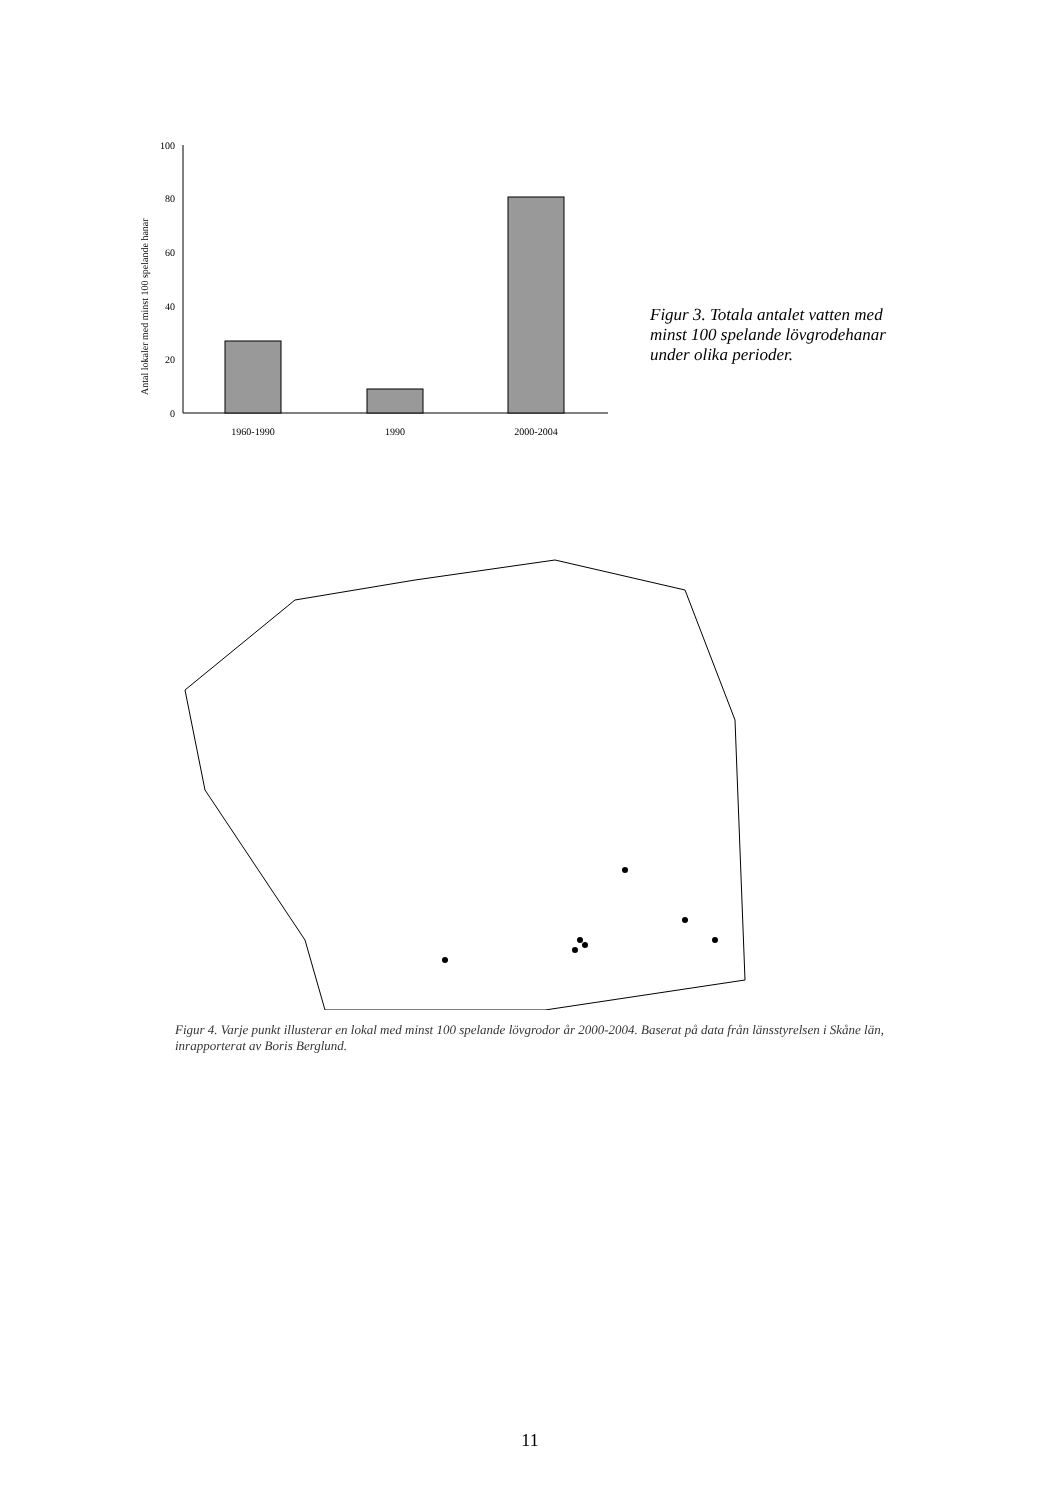Antal lokaler med minst 100 spelande hanar
100
80
60
40
20
0
1960-1990
1990
2000-2004
Figur 3. Totala antalet vatten med minst 100 spelande lövgrodehanar under olika perioder.
Figur 4. Varje punkt illusterar en lokal med minst 100 spelande lövgrodor år 2000-2004. Baserat på data från länsstyrelsen i Skåne län, inrapporterat av Boris Berglund.
11